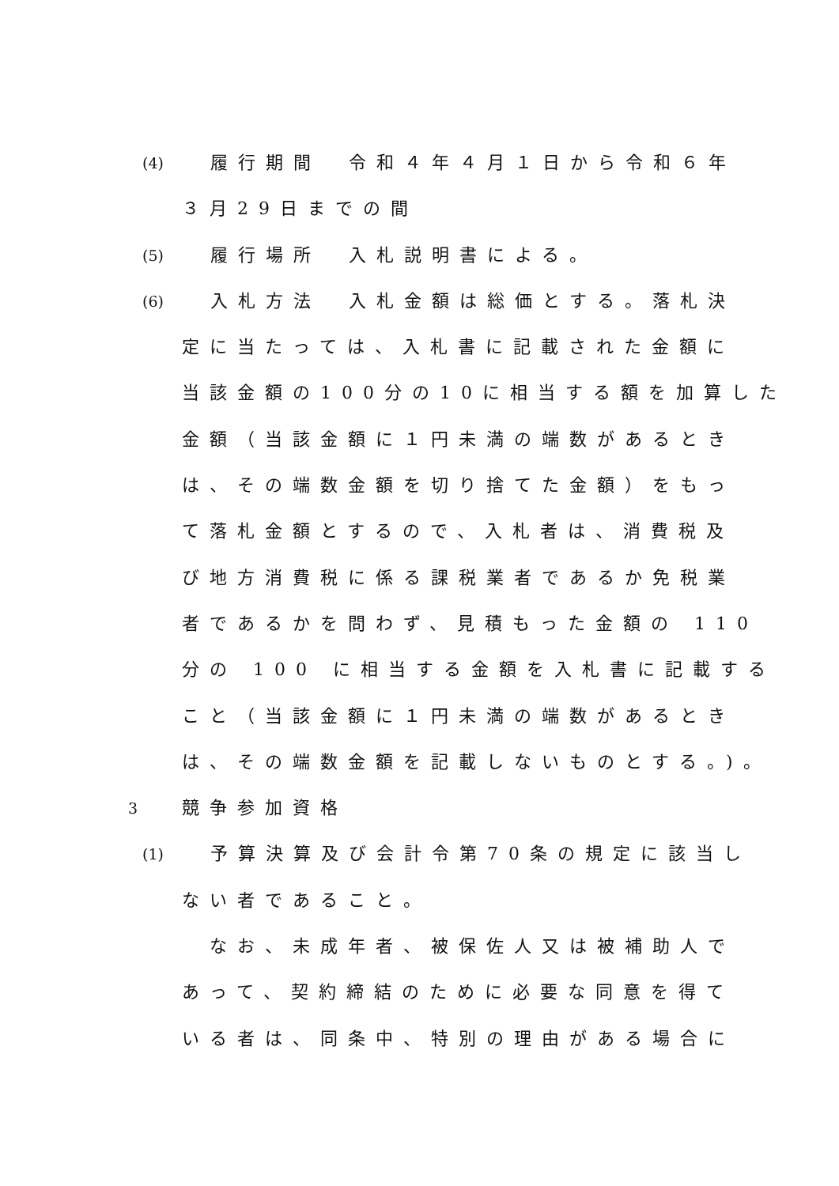(4) 履行期間　令和４年４月１日から令和６年
３月29日までの間
(5) 履行場所　入札説明書による。
(6) 入札方法　入札金額は総価とする。落札決
定に当たっては、入札書に記載された金額に
当該金額の100分の10に相当する額を加算した
金額（当該金額に１円未満の端数があるとき
は、その端数金額を切り捨てた金額）をもっ
て落札金額とするので、入札者は、消費税及
び地方消費税に係る課税業者であるか免税業
者であるかを問わず、見積もった金額の 110
分の 100 に相当する金額を入札書に記載する
こと（当該金額に１円未満の端数があるとき
は、その端数金額を記載しないものとする。)。
3 競争参加資格
(1) 予算決算及び会計令第70条の規定に該当し
ない者であること。
　なお、未成年者、被保佐人又は被補助人で
あって、契約締結のために必要な同意を得て
いる者は、同条中、特別の理由がある場合に